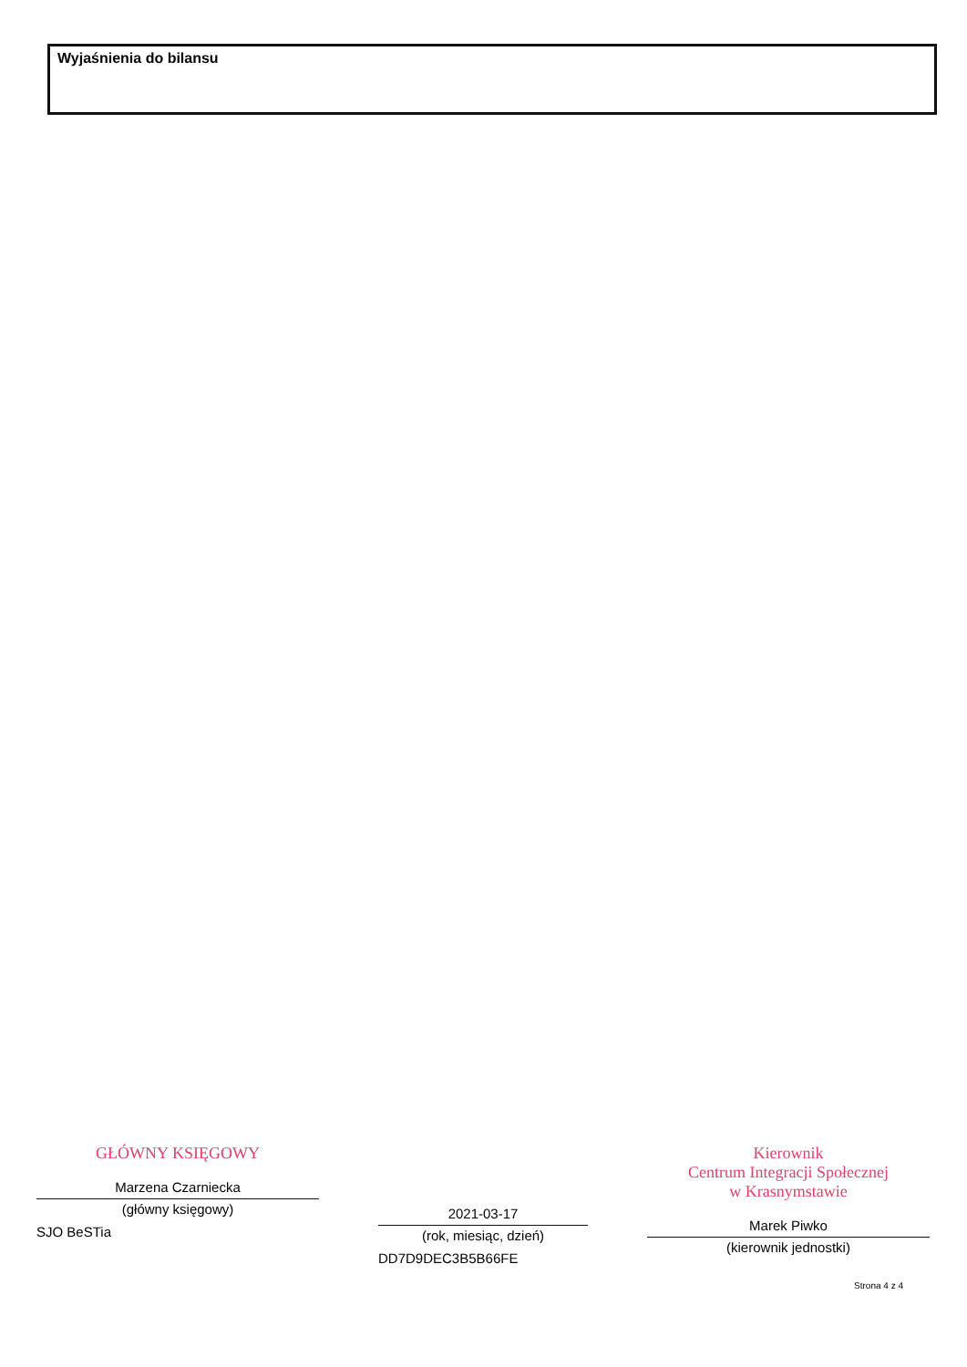Wyjaśnienia do bilansu
GŁÓWNY KSIĘGOWY
Marzena Czarniecka
(główny księgowy)
SJO BeSTia
2021-03-17
(rok, miesiąc, dzień)
DD7D9DEC3B5B66FE
Kierownik
Centrum Integracji Społecznej
w Krasnymstawie
Marek Piwko
(kierownik jednostki)
Strona 4 z 4